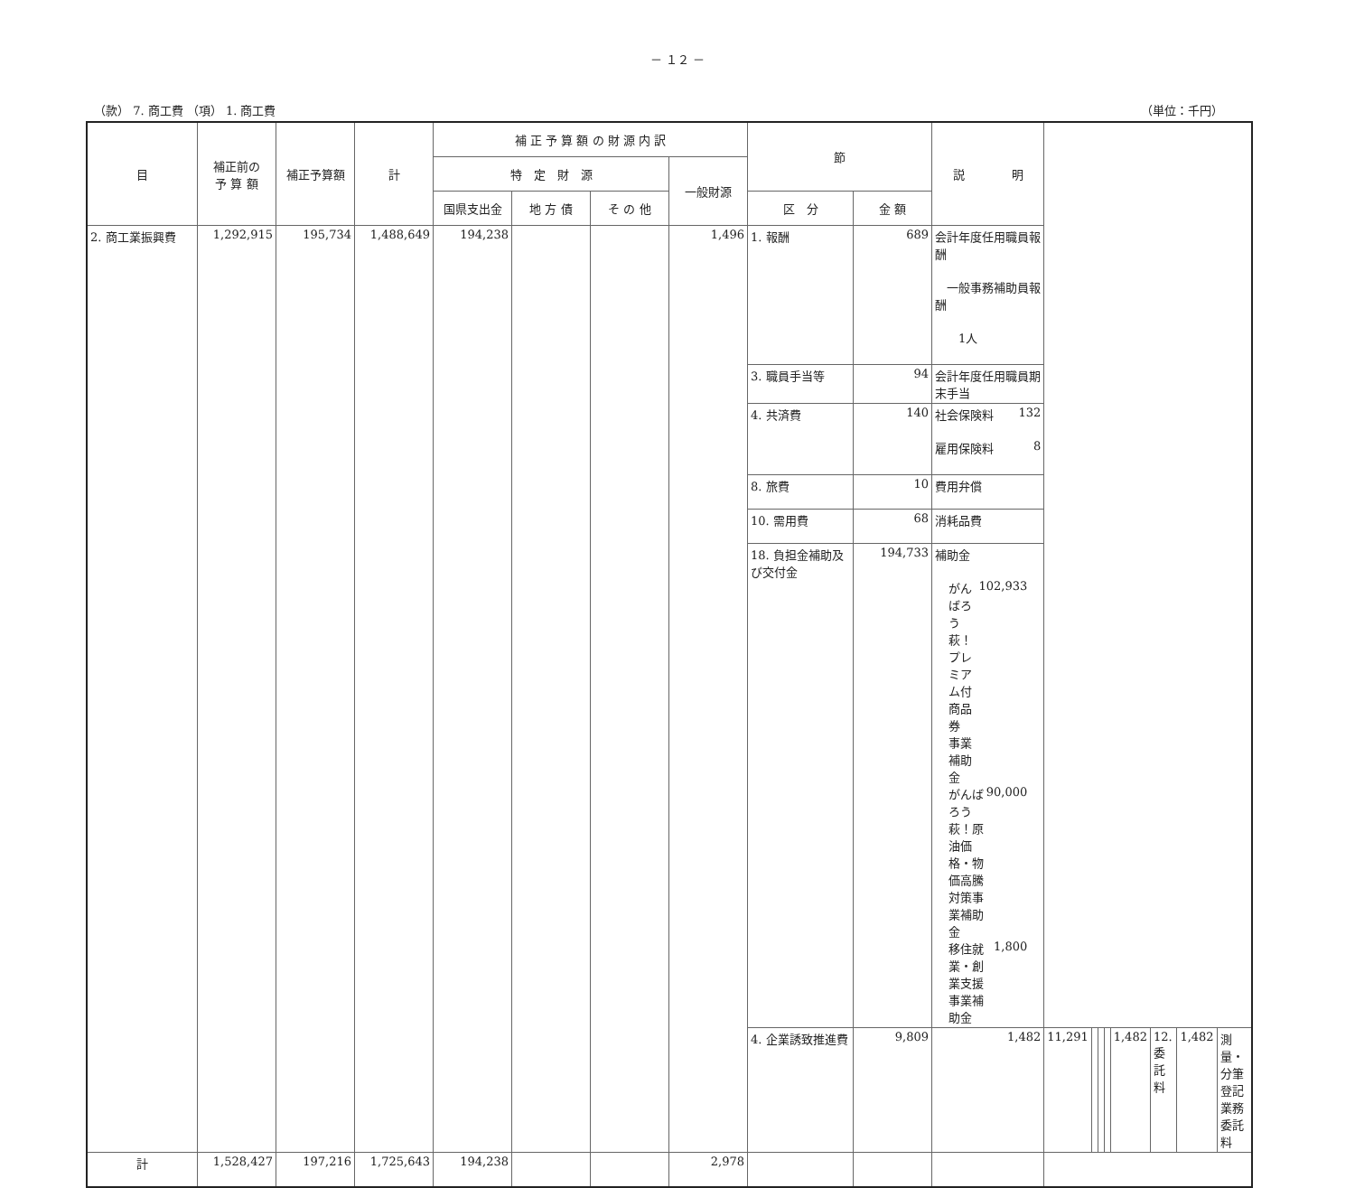－ １２ －
（款） 7. 商工費 （項） 1. 商工費 （単位：千円）
| 目 | 補正前の 予 算 額 | 補正予算額 | 計 | 補 正 予 算 額 の 財 源 内 訳 | | | | 節 | | 説 明 | | | | | | | | |
| --- | --- | --- | --- | --- | --- | --- | --- | --- | --- | --- | --- | --- | --- | --- | --- | --- | --- | --- |
| | | | | 特 定 財 源 | | | 一般財源 | | | | | | | | | | | |
| | | | | 国県支出金 | 地 方 債 | そ の 他 | | 区 分 | 金 額 | | | | | | | | | |
| 2. 商工業振興費 | 1,292,915 | 195,734 | 1,488,649 | 194,238 | | | 1,496 | 1. 報酬 | 689 | 会計年度任用職員報酬 一般事務補助員報酬 1人 | | | | | | | | |
| | | | | | | | | 3. 職員手当等 | 94 | 会計年度任用職員期末手当 | | | | | | | | |
| | | | | | | | | 4. 共済費 | 140 | 社会保険料 132 雇用保険料 8 | | | | | | | | |
| | | | | | | | | 8. 旅費 | 10 | 費用弁償 | | | | | | | | |
| | | | | | | | | 10. 需用費 | 68 | 消耗品費 | | | | | | | | |
| | | | | | | | | 18. 負担金補助及び交付金 | 194,733 | 補助金 がんばろう萩！プレミアム付商品券 事業補助金 102,933 がんばろう萩！原油価格・物価高騰 対策事業補助金 90,000 移住就業・創業支援事業補助金 1,800 | | | | | | | | |
| | | | | | | | | 4. 企業誘致推進費 | 9,809 | 1,482 | 11,291 | | | | 1,482 | 12. 委託料 | 1,482 | 測量・分筆登記業務委託料 |
| 計 | 1,528,427 | 197,216 | 1,725,643 | 194,238 | | | 2,978 | | | | | | | | | | | |